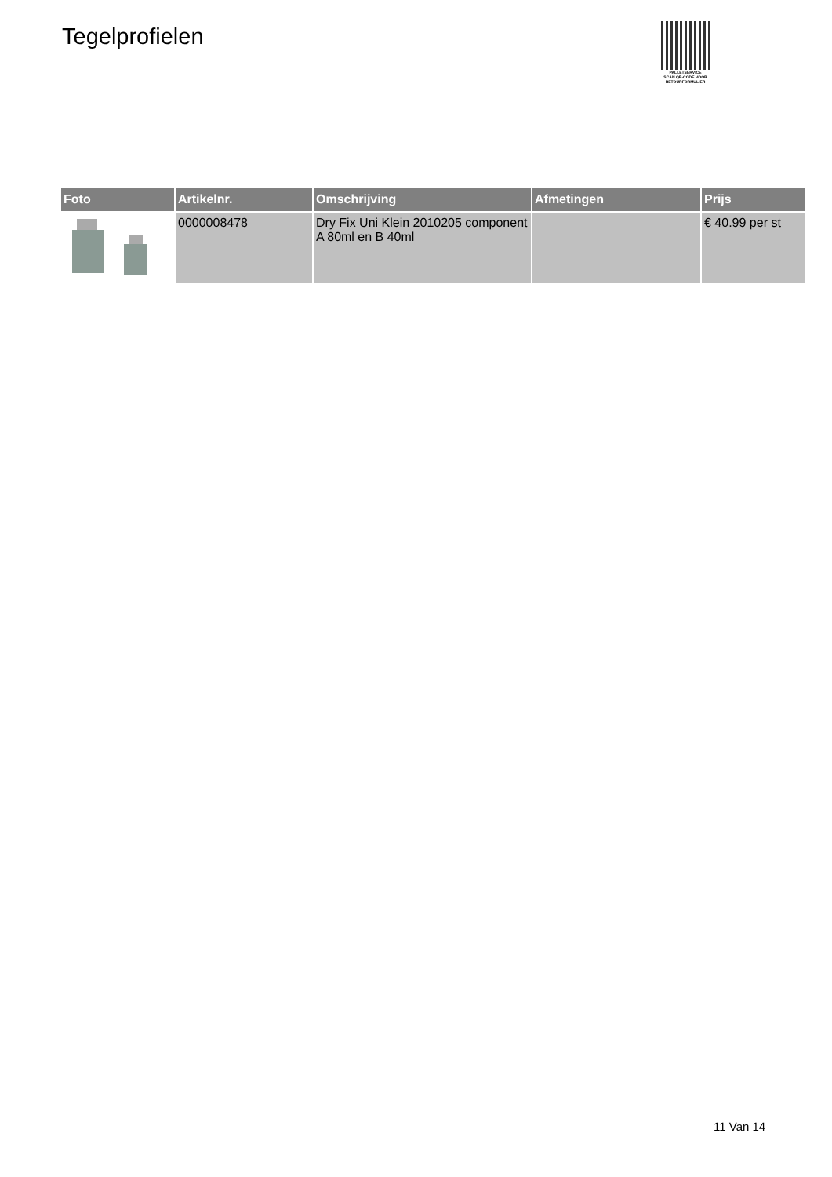Tegelprofielen
PALLETSERVICE
SCAN QR-CODE VOOR
RETOURFORMULIER
| Foto | Artikelnr. | Omschrijving | Afmetingen | Prijs |
| --- | --- | --- | --- | --- |
| | 0000008478 | Dry Fix Uni Klein 2010205 component A 80ml en B 40ml | | € 40.99 per st |
11 Van 14